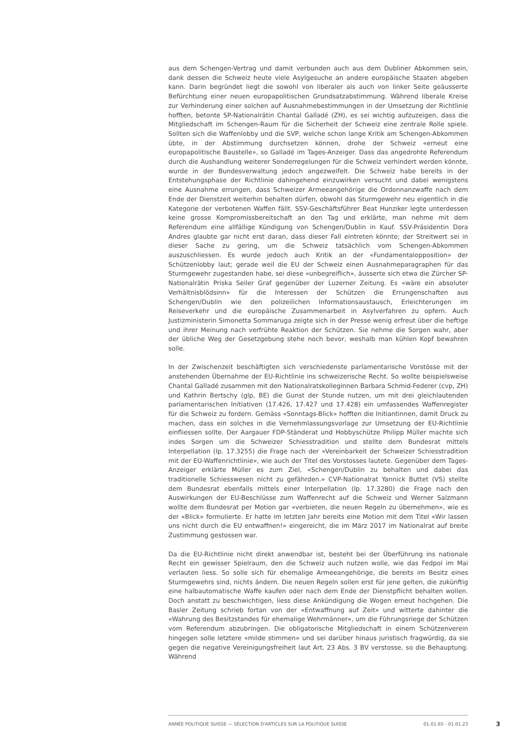aus dem Schengen-Vertrag und damit verbunden auch aus dem Dubliner Abkommen sein, dank dessen die Schweiz heute viele Asylgesuche an andere europäische Staaten abgeben kann. Darin begründet liegt die sowohl von liberaler als auch von linker Seite geäusserte Befürchtung einer neuen europapolitischen Grundsatzabstimmung. Während liberale Kreise zur Verhinderung einer solchen auf Ausnahmebestimmungen in der Umsetzung der Richtlinie hofften, betonte SP-Nationalrätin Chantal Galladé (ZH), es sei wichtig aufzuzeigen, dass die Mitgliedschaft im Schengen-Raum für die Sicherheit der Schweiz eine zentrale Rolle spiele. Sollten sich die Waffenlobby und die SVP, welche schon lange Kritik am Schengen-Abkommen übte, in der Abstimmung durchsetzen können, drohe der Schweiz «erneut eine europapolitische Baustelle», so Galladé im Tages-Anzeiger. Dass das angedrohte Referendum durch die Aushandlung weiterer Sonderregelungen für die Schweiz verhindert werden könnte, wurde in der Bundesverwaltung jedoch angezweifelt. Die Schweiz habe bereits in der Entstehungsphase der Richtlinie dahingehend einzuwirken versucht und dabei wenigstens eine Ausnahme errungen, dass Schweizer Armeeangehörige die Ordonnanzwaffe nach dem Ende der Dienstzeit weiterhin behalten dürfen, obwohl das Sturmgewehr neu eigentlich in die Kategorie der verbotenen Waffen fällt. SSV-Geschäftsführer Beat Hunziker legte unterdessen keine grosse Kompromissbereitschaft an den Tag und erklärte, man nehme mit dem Referendum eine allfällige Kündigung von Schengen/Dublin in Kauf. SSV-Präsidentin Dora Andres glaubte gar nicht erst daran, dass dieser Fall eintreten könnte; der Streitwert sei in dieser Sache zu gering, um die Schweiz tatsächlich vom Schengen-Abkommen auszuschliessen. Es wurde jedoch auch Kritik an der «Fundamentalopposition» der Schützenlobby laut; gerade weil die EU der Schweiz einen Ausnahmeparagraphen für das Sturmgewehr zugestanden habe, sei diese «unbegreiflich», äusserte sich etwa die Zürcher SP-Nationalrätin Priska Seiler Graf gegenüber der Luzerner Zeitung. Es «wäre ein absoluter Verhältnisblödsinn» für die Interessen der Schützen die Errungenschaften aus Schengen/Dublin wie den polizeilichen Informationsaustausch, Erleichterungen im Reiseverkehr und die europäische Zusammenarbeit in Asylverfahren zu opfern. Auch Justizministerin Simonetta Sommaruga zeigte sich in der Presse wenig erfreut über die heftige und ihrer Meinung nach verfrühte Reaktion der Schützen. Sie nehme die Sorgen wahr, aber der übliche Weg der Gesetzgebung stehe noch bevor, weshalb man kühlen Kopf bewahren solle.
In der Zwischenzeit beschäftigten sich verschiedenste parlamentarische Vorstösse mit der anstehenden Übernahme der EU-Richtlinie ins schweizerische Recht. So wollte beispielsweise Chantal Galladé zusammen mit den Nationalratskolleginnen Barbara Schmid-Federer (cvp, ZH) und Kathrin Bertschy (glp, BE) die Gunst der Stunde nutzen, um mit drei gleichlautenden parlamentarischen Initiativen (17.426, 17.427 und 17.428) ein umfassendes Waffenregister für die Schweiz zu fordern. Gemäss «Sonntags-Blick» hofften die Initiantinnen, damit Druck zu machen, dass ein solches in die Vernehmlassungsvorlage zur Umsetzung der EU-Richtlinie einfliessen sollte. Der Aargauer FDP-Ständerat und Hobbyschütze Philipp Müller machte sich indes Sorgen um die Schweizer Schiesstradition und stellte dem Bundesrat mittels Interpellation (Ip. 17.3255) die Frage nach der «Vereinbarkeit der Schweizer Schiesstradition mit der EU-Waffenrichtlinie», wie auch der Titel des Vorstosses lautete. Gegenüber dem Tages-Anzeiger erklärte Müller es zum Ziel, «Schengen/Dublin zu behalten und dabei das traditionelle Schiesswesen nicht zu gefährden.» CVP-Nationalrat Yannick Buttet (VS) stellte dem Bundesrat ebenfalls mittels einer Interpellation (Ip. 17.3280) die Frage nach den Auswirkungen der EU-Beschlüsse zum Waffenrecht auf die Schweiz und Werner Salzmann wollte dem Bundesrat per Motion gar «verbieten, die neuen Regeln zu übernehmen», wie es der «Blick» formulierte. Er hatte im letzten Jahr bereits eine Motion mit dem Titel «Wir lassen uns nicht durch die EU entwaffnen!» eingereicht, die im März 2017 im Nationalrat auf breite Zustimmung gestossen war.
Da die EU-Richtlinie nicht direkt anwendbar ist, besteht bei der Überführung ins nationale Recht ein gewisser Spielraum, den die Schweiz auch nutzen wolle, wie das Fedpol im Mai verlauten liess. So solle sich für ehemalige Armeeangehörige, die bereits im Besitz eines Sturmgewehrs sind, nichts ändern. Die neuen Regeln sollen erst für jene gelten, die zukünftig eine halbautomatische Waffe kaufen oder nach dem Ende der Dienstpflicht behalten wollen. Doch anstatt zu beschwichtigen, liess diese Ankündigung die Wogen erneut hochgehen. Die Basler Zeitung schrieb fortan von der «Entwaffnung auf Zeit» und witterte dahinter die «Wahrung des Besitzstandes für ehemalige Wehrmänner», um die Führungsriege der Schützen vom Referendum abzubringen. Die obligatorische Mitgliedschaft in einem Schützenverein hingegen solle letztere «milde stimmen» und sei darüber hinaus juristisch fragwürdig, da sie gegen die negative Vereinigungsfreiheit laut Art. 23 Abs. 3 BV verstosse, so die Behauptung. Während
ANNÉE POLITIQUE SUISSE — SÉLECTION D'ARTICLES SUR LA POLITIQUE SUISSE 01.01.65 - 01.01.23
3